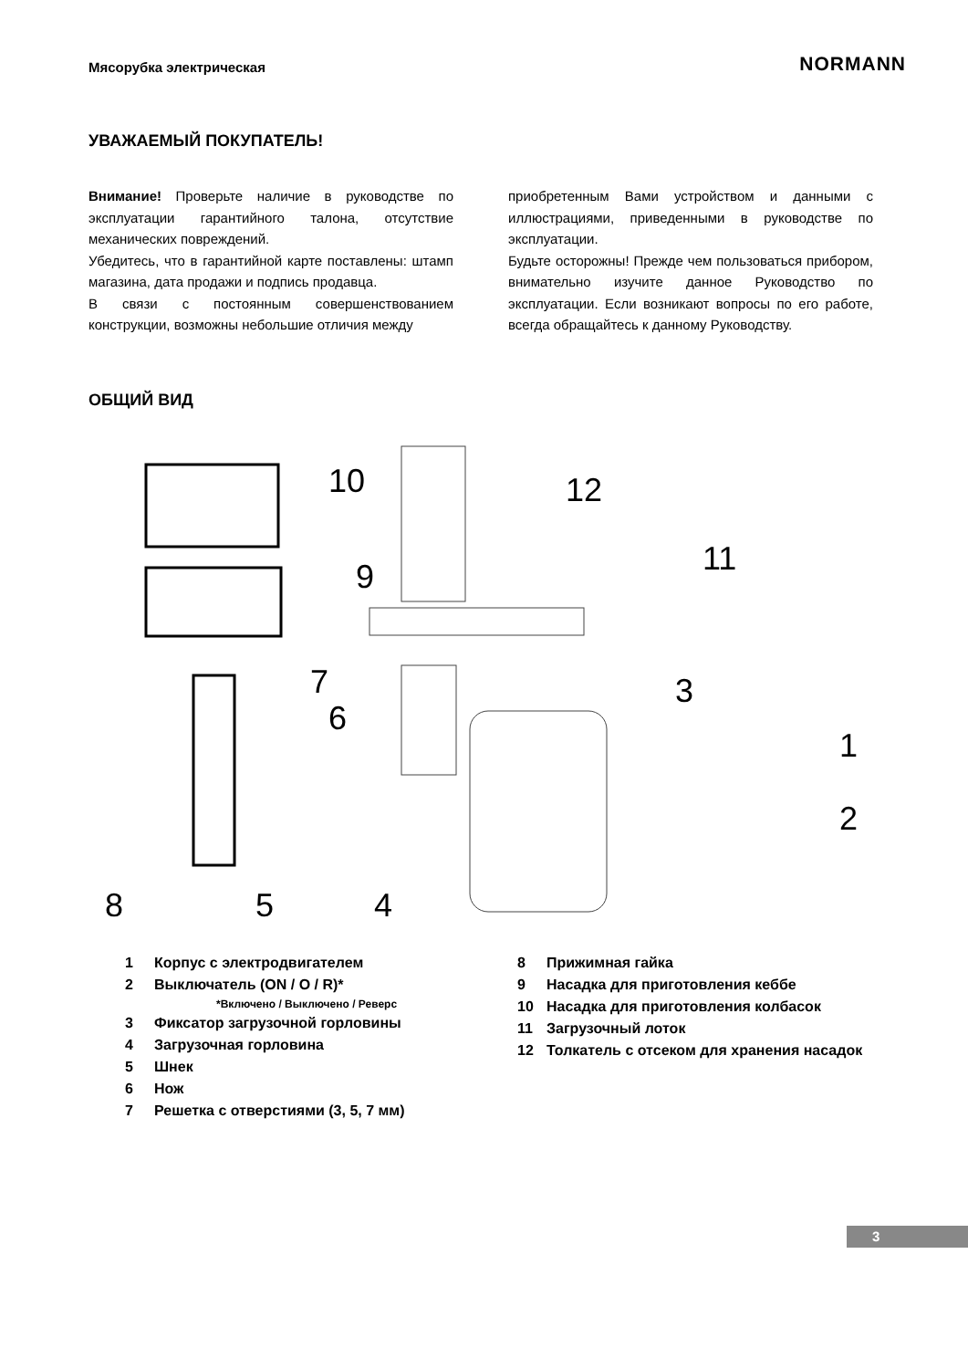Мясорубка электрическая
NORMANN
УВАЖАЕМЫЙ ПОКУПАТЕЛЬ!
Внимание! Проверьте наличие в руководстве по эксплуатации гарантийного талона, отсутствие механических повреждений.
Убедитесь, что в гарантийной карте поставлены: штамп магазина, дата продажи и подпись продавца.
В связи с постоянным совершенствованием конструкции, возможны небольшие отличия между
приобретенным Вами устройством и данными с иллюстрациями, приведенными в руководстве по эксплуатации.
Будьте осторожны! Прежде чем пользоваться прибором, внимательно изучите данное Руководство по эксплуатации. Если возникают вопросы по его работе, всегда обращайтесь к данному Руководству.
ОБЩИЙ ВИД
10
12
11
9
7
6
3
1
2
8
5
4
1 Корпус с электродвигателем
2 Выключатель (ON / O / R)*
*Включено / Выключено / Реверс
3 Фиксатор загрузочной горловины
4 Загрузочная горловина
5 Шнек
6 Нож
7 Решетка с отверстиями (3, 5, 7 мм)
8 Прижимная гайка
9 Насадка для приготовления кеббе
10 Насадка для приготовления колбасок
11 Загрузочный лоток
12 Толкатель с отсеком для хранения насадок
3